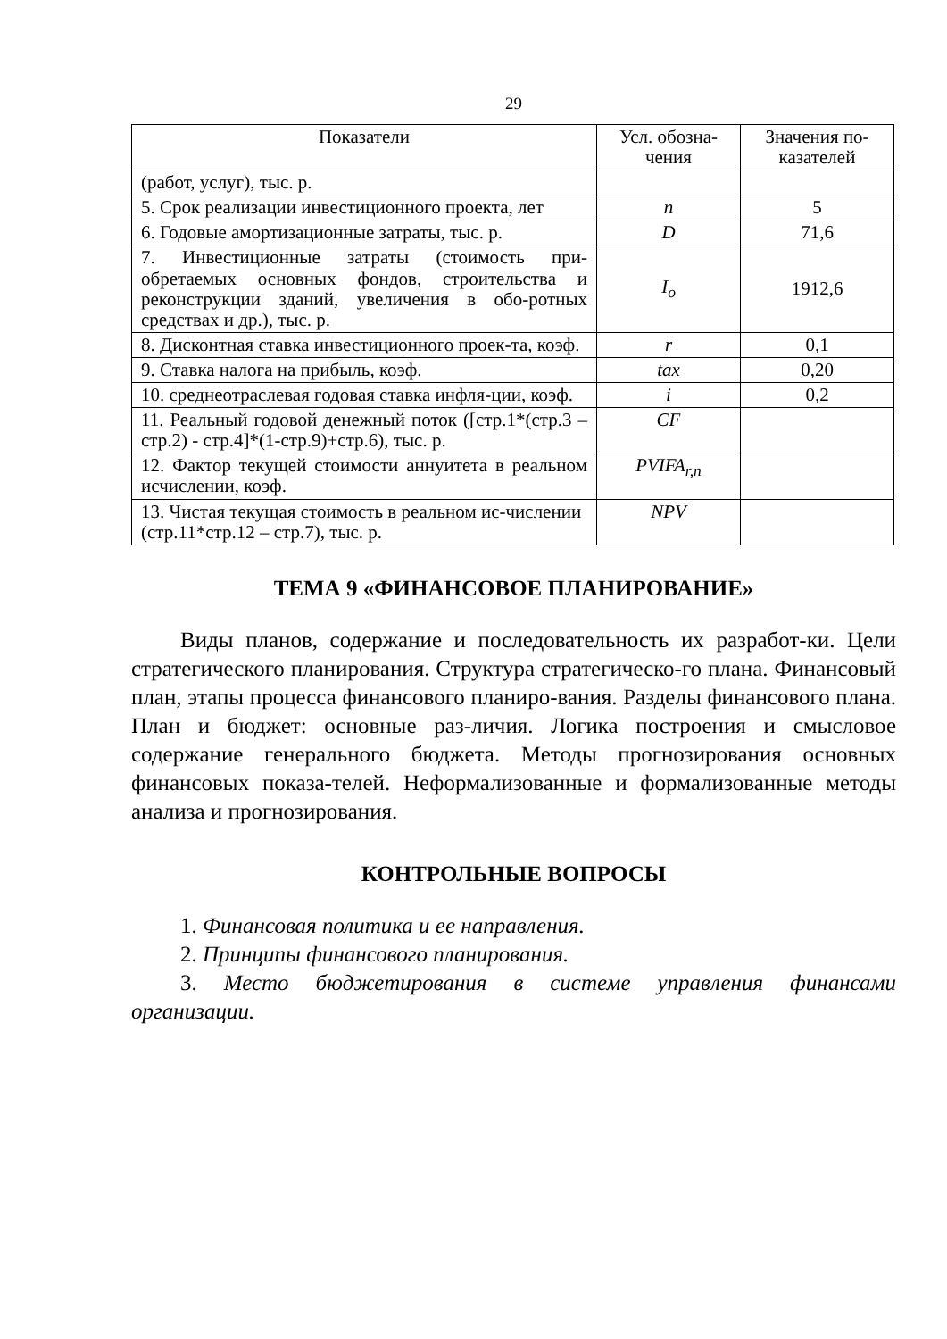29
| Показатели | Усл. обозна- чения | Значения по- казателей |
| --- | --- | --- |
| (работ, услуг), тыс. р. | | |
| 5. Срок реализации инвестиционного проекта, лет | n | 5 |
| 6. Годовые амортизационные затраты, тыс. р. | D | 71,6 |
| 7. Инвестиционные затраты (стоимость при-обретаемых основных фондов, строительства и реконструкции зданий, увеличения в обо-ротных средствах и др.), тыс. р. | I<sub>o</sub> | 1912,6 |
| 8. Дисконтная ставка инвестиционного проек-та, коэф. | r | 0,1 |
| 9. Ставка налога на прибыль, коэф. | tax | 0,20 |
| 10. среднеотраслевая годовая ставка инфля-ции, коэф. | i | 0,2 |
| 11. Реальный годовой денежный поток ([стр.1*(стр.3 – стр.2) - стр.4]*(1-стр.9)+стр.6), тыс. р. | CF | |
| 12. Фактор текущей стоимости аннуитета в реальном исчислении, коэф. | PVIFA<sub>r,n</sub> | |
| 13. Чистая текущая стоимость в реальном ис-числении (стр.11*стр.12 – стр.7), тыс. р. | NPV | |
ТЕМА 9 «ФИНАНСОВОЕ ПЛАНИРОВАНИЕ»
Виды планов, содержание и последовательность их разработ-ки. Цели стратегического планирования. Структура стратегическо-го плана. Финансовый план, этапы процесса финансового планиро-вания. Разделы финансового плана. План и бюджет: основные раз-личия. Логика построения и смысловое содержание генерального бюджета. Методы прогнозирования основных финансовых показа-телей. Неформализованные и формализованные методы анализа и прогнозирования.
КОНТРОЛЬНЫЕ ВОПРОСЫ
1. Финансовая политика и ее направления.
2. Принципы финансового планирования.
3. Место бюджетирования в системе управления финансами организации.